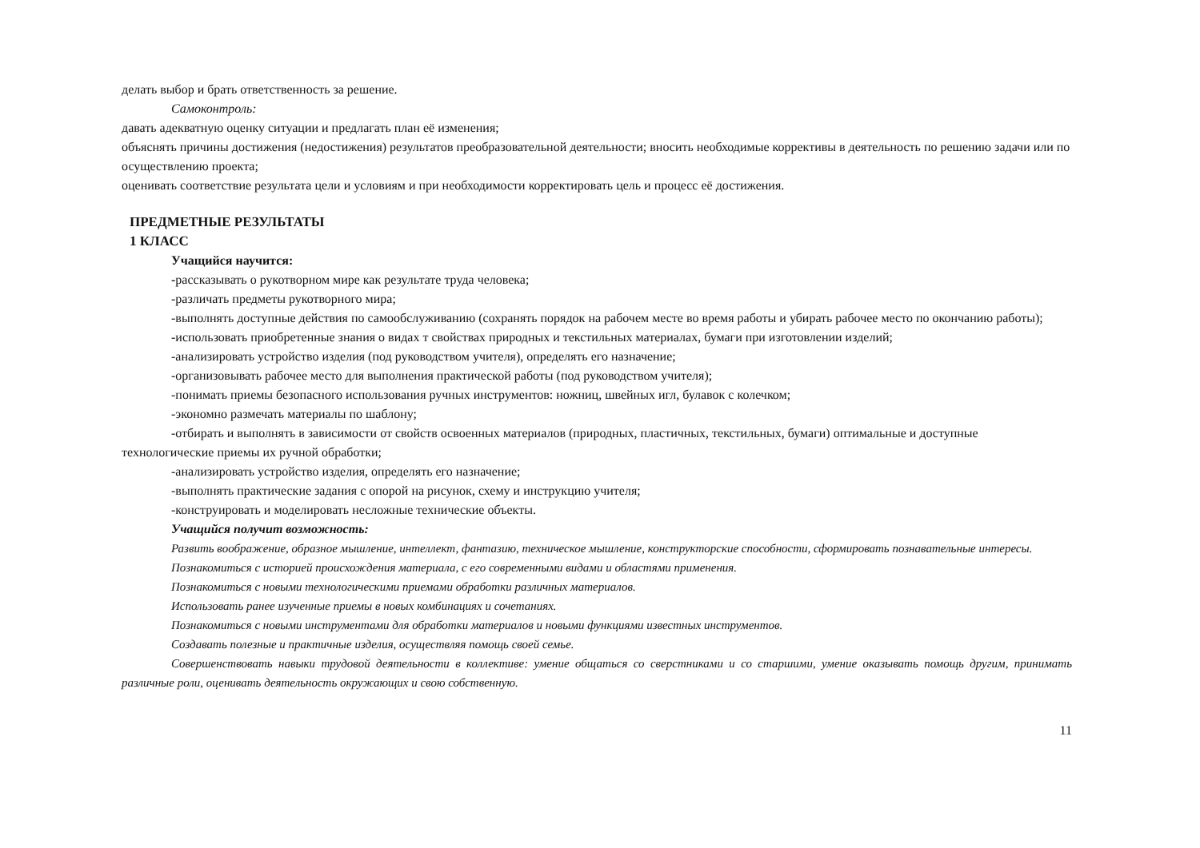делать выбор и брать ответственность за решение.
Самоконтроль:
давать адекватную оценку ситуации и предлагать план её изменения;
объяснять причины достижения (недостижения) результатов преобразовательной деятельности; вносить необходимые коррективы в деятельность по решению задачи или по осуществлению проекта;
оценивать соответствие результата цели и условиям и при необходимости корректировать цель и процесс её достижения.
ПРЕДМЕТНЫЕ РЕЗУЛЬТАТЫ
1 КЛАСС
Учащийся научится:
-рассказывать о рукотворном мире как результате труда человека;
-различать предметы рукотворного мира;
-выполнять доступные действия по самообслуживанию (сохранять порядок на рабочем месте во время работы и убирать рабочее место по окончанию работы);
-использовать приобретенные знания о видах т свойствах природных и текстильных материалах, бумаги при изготовлении изделий;
-анализировать устройство изделия (под руководством учителя), определять его назначение;
-организовывать рабочее место для выполнения практической работы (под руководством учителя);
-понимать приемы безопасного использования ручных инструментов: ножниц, швейных игл, булавок с колечком;
-экономно размечать материалы по шаблону;
-отбирать и выполнять в зависимости от свойств освоенных материалов (природных, пластичных, текстильных, бумаги) оптимальные и доступные технологические приемы их ручной обработки;
-анализировать устройство изделия, определять его назначение;
-выполнять практические задания с опорой на рисунок, схему и инструкцию учителя;
-конструировать и моделировать несложные технические объекты.
Учащийся получит возможность:
Развить воображение, образное мышление, интеллект, фантазию, техническое мышление, конструкторские способности, сформировать познавательные интересы.
Познакомиться с историей происхождения материала, с его современными видами и областями применения.
Познакомиться с новыми технологическими приемами обработки различных материалов.
Использовать ранее изученные приемы в новых комбинациях и сочетаниях.
Познакомиться с новыми инструментами для обработки материалов и новыми функциями известных инструментов.
Создавать полезные и практичные изделия, осуществляя помощь своей семье.
Совершенствовать навыки трудовой деятельности в коллективе: умение общаться со сверстниками и со старшими, умение оказывать помощь другим, принимать различные роли, оценивать деятельность окружающих и свою собственную.
11